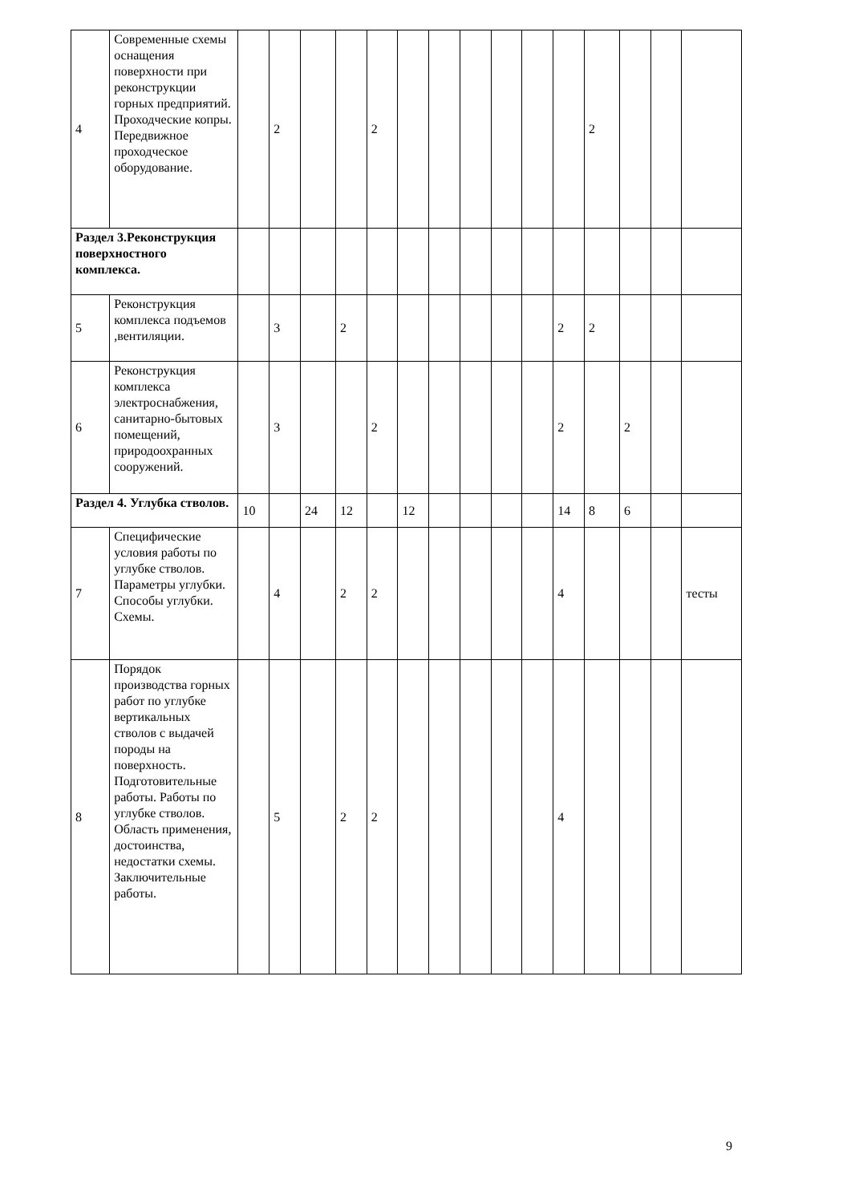| 4 | Современные схемы оснащения поверхности при реконструкции горных предприятий. Проходческие копры. Передвижное проходческое оборудование. | | 2 | | | 2 | | | | | | | 2 | | | |
| Раздел 3.Реконструкция поверхностного комплекса. | | | | | | | | | | | | | | | | |
| 5 | Реконструкция комплекса подъемов ,вентиляции. | | 3 | | 2 | | | | | | | 2 | 2 | | | |
| 6 | Реконструкция комплекса электроснабжения, санитарно-бытовых помещений, природоохранных сооружений. | | 3 | | | 2 | | | | | | 2 | | 2 | | |
| Раздел 4. Углубка стволов. | | 10 | | 24 | 12 | | 12 | | | | | 14 | 8 | 6 | | |
| 7 | Специфические условия работы по углубке стволов. Параметры углубки. Способы углубки. Схемы. | | 4 | | 2 | 2 | | | | | | 4 | | | | тесты |
| 8 | Порядок производства горных работ по углубке вертикальных стволов с выдачей породы на поверхность. Подготовительные работы. Работы по углубке стволов. Область применения, достоинства, недостатки схемы. Заключительные работы. | | 5 | | 2 | 2 | | | | | | 4 | | | | |
9